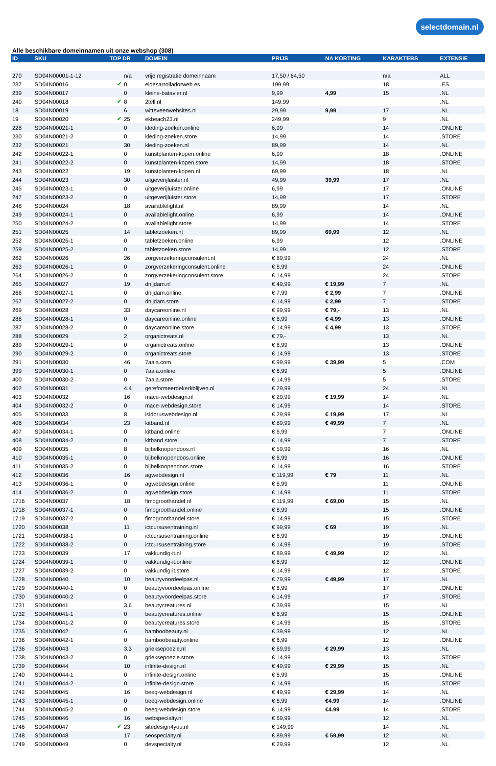selectdomain.nl
Alle beschikbare domeinnamen uit onze webshop (308)
| ID | SKU | TOP DR | | DOMEIN | PRIJS | NA KORTING | KARAKTERS | EXTENSIE |
| --- | --- | --- | --- | --- | --- | --- | --- | --- |
| 270 | SD04N00001-1-12 | | n/a | vrije registratie domeinnaam | 17,50 / 64,50 | | n/a | ALL |
| 237 | SD04N00016 | ✔ | 0 | eldesarrolladorweb.es | 199,99 | | 18 | .ES |
| 239 | SD04N00017 | | 0 | kleine-batavier.nl | 9,99 | 4,99 | 15 | .NL |
| 240 | SD04N00018 | ✔ | 8 | 2tell.nl | 149.99 | | | .NL |
| 18 | SD04N00019 | | 6 | witteveenwebsites.nl | 29,99 | 9,99 | 17 | .NL |
| 19 | SD04N00020 | ✔ | 25 | ekbeach23.nl | 249,99 | | 9 | .NL |
| 228 | SD04N00021-1 | | 0 | kleding-zoeken.online | 6,99 | | 14 | .ONLINE |
| 230 | SD04N00021-2 | | 0 | kleding-zoeken.store | 14,99 | | 14 | .STORE |
| 232 | SD04N00021 | | 30 | kleding-zoeken.nl | 89,99 | | 14 | .NL |
| 242 | SD04N00022-1 | | 0 | kunstplanten-kopen.online | 6,99 | | 18 | .ONLINE |
| 241 | SD04N00022-2 | | 0 | kunstplanten-kopen.store | 14,99 | | 18 | .STORE |
| 243 | SD04N00022 | | 19 | kunstplanten-kopen.nl | 69,99 | | 18 | .NL |
| 244 | SD04N00023 | | 30 | uitgeverijluister.nl | 49,99 | 39,99 | 17 | .NL |
| 245 | SD04N00023-1 | | 0 | uitgeverijluister.online | 6,99 | | 17 | .ONLINE |
| 247 | SD04N00023-2 | | 0 | uitgeverijluister.store | 14,99 | | 17 | .STORE |
| 248 | SD04N00024 | | 18 | availablelight.nl | 89,99 | | 14 | .NL |
| 249 | SD04N00024-1 | | 0 | availablelight.online | 6,99 | | 14 | .ONLINE |
| 250 | SD04N00024-2 | | 0 | availablelight.store | 14,99 | | 14 | .STORE |
| 251 | SD04N00025 | | 14 | tabletzoeken.nl | 89,99 | 69,99 | 12 | .NL |
| 252 | SD04N00025-1 | | 0 | tabletzoeken.online | 6,99 | | 12 | .ONLINE |
| 259 | SD04N00025-2 | | 0 | tabletzoeken.store | 14,99 | | 12 | .STORE |
| 262 | SD04N00026 | | 26 | zorgverzekeringconsulent.nl | € 89,99 | | 24 | .NL |
| 263 | SD04N00026-1 | | 0 | zorgverzekeringconsulent.online | € 6,99 | | 24 | .ONLINE |
| 264 | SD04N00026-2 | | 0 | zorgverzekeringconsulent.store | € 14,99 | | 24 | .STORE |
| 265 | SD04N00027 | | 19 | dnijdam.nl | € 49,99 | € 19,99 | 7 | .NL |
| 266 | SD04N00027-1 | | 0 | dnijdam.online | € 7,99 | € 2,99 | 7 | .ONLINE |
| 267 | SD04N00027-2 | | 0 | dnijdam.store | € 14,99 | € 2,99 | 7 | .STORE |
| 269 | SD04N00028 | | 33 | daycareonline.nl | € 99,99 | € 79,- | 13 | .NL |
| 286 | SD04N00028-1 | | 0 | daycareonline.online | € 6,99 | € 4,99 | 13 | .ONLINE |
| 287 | SD04N00028-2 | | 0 | daycareonline.store | € 14,99 | € 4,99 | 13 | .STORE |
| 288 | SD04N00029 | | 2 | organictreats.nl | € 79,- | | 13 | .NL |
| 289 | SD04N00029-1 | | 0 | organictreats.online | € 6,99 | | 13 | .ONLINE |
| 290 | SD04N00029-2 | | 0 | organictreats.store | € 14,99 | | 13 | .STORE |
| 291 | SD04N00030 | | 46 | 7aala.com | € 99,99 | € 39,99 | 5 | .COM |
| 399 | SD04N00030-1 | | 0 | 7aala.online | € 6,99 | | 5 | .ONLINE |
| 400 | SD04N00030-2 | | 0 | 7aala.store | € 14,99 | | 5 | .STORE |
| 402 | SD04N00031 | | 4.4 | gereformeerdekerkblijven.nl | € 29,99 | | 24 | .NL |
| 403 | SD04N00032 | | 16 | mace-webdesign.nl | € 29,99 | € 19,99 | 14 | .NL |
| 404 | SD04N00032-2 | | 0 | mace-webdesign.store | € 14,99 | | 14 | .STORE |
| 405 | SD04N00033 | | 8 | isidoruswebdesign.nl | € 29,99 | € 19,99 | 17 | .NL |
| 406 | SD04N00034 | | 23 | kitband.nl | € 89,99 | € 49,99 | 7 | .NL |
| 407 | SD04N00034-1 | | 0 | kitband.online | € 6,99 | | 7 | .ONLINE |
| 408 | SD04N00034-2 | | 0 | kitband.store | € 14,99 | | 7 | .STORE |
| 409 | SD04N00035 | | 8 | bijbelknopendoos.nl | € 59,99 | | 16 | .NL |
| 410 | SD04N00035-1 | | 0 | bijbelknopendoos.online | € 6,99 | | 16 | .ONLINE |
| 411 | SD04N00035-2 | | 0 | bijbelknopendoos.store | € 14,99 | | 16 | .STORE |
| 412 | SD04N00036 | | 16 | agwebdesign.nl | € 119,99 | € 79 | 11 | .NL |
| 413 | SD04N00036-1 | | 0 | agwebdesign.online | € 6,99 | | 11 | .ONLINE |
| 414 | SD04N00036-2 | | 0 | agwebdesign.store | € 14,99 | | 11 | .STORE |
| 1716 | SD04N00037 | | 18 | fimogroothandel.nl | € 119,99 | € 69,00 | 15 | .NL |
| 1718 | SD04N00037-1 | | 0 | fimogroothandel.online | € 6,99 | | 15 | .ONLINE |
| 1719 | SD04N00037-2 | | 0 | fimogroothandel.store | € 14,99 | | 15 | .STORE |
| 1720 | SD04N00038 | | 11 | ictcursusentraining.nl | € 99,99 | € 69 | 19 | .NL |
| 1721 | SD04N00038-1 | | 0 | ictcursusentraining.online | € 6,99 | | 19 | .ONLINE |
| 1722 | SD04N00038-2 | | 0 | ictcursusentraining.store | € 14,99 | | 19 | .STORE |
| 1723 | SD04N00039 | | 17 | vakkundig-it.nl | € 89,99 | € 49,99 | 12 | .NL |
| 1724 | SD04N00039-1 | | 0 | vakkundig-it.online | € 6,99 | | 12 | .ONLINE |
| 1727 | SD04N00039-2 | | 0 | vakkundig-it.store | € 14,99 | | 12 | .STORE |
| 1728 | SD04N00040 | | 10 | beautyvoordeelpas.nl | € 79,99 | € 49,99 | 17 | .NL |
| 1729 | SD04N00040-1 | | 0 | beautyvoordeelpas.online | € 6,99 | | 17 | .ONLINE |
| 1730 | SD04N00040-2 | | 0 | beautyvoordeelpas.store | € 14,99 | | 17 | .STORE |
| 1731 | SD04N00041 | | 3.6 | beautycreatures.nl | € 39,99 | | 15 | .NL |
| 1732 | SD04N00041-1 | | 0 | beautycreatures.online | € 6,99 | | 15 | .ONLINE |
| 1734 | SD04N00041-2 | | 0 | beautycreatures.store | € 14,99 | | 15 | .STORE |
| 1735 | SD04N00042 | | 6 | bamboobeauty.nl | € 39,99 | | 12 | .NL |
| 1736 | SD04N00042-1 | | 0 | bamboobeauty.online | € 6,99 | | 12 | .ONLINE |
| 1736 | SD04N00043 | | 3.3 | grieksepoezie.nl | € 69,99 | € 29,99 | 13 | .NL |
| 1738 | SD04N00043-2 | | 0 | grieksepoezie.store | € 14,99 | | 13 | .STORE |
| 1739 | SD04N00044 | | 10 | infinite-design.nl | € 49,99 | € 29,99 | 15 | .NL |
| 1740 | SD04N00044-1 | | 0 | infinite-design.online | € 6,99 | | 15 | .ONLINE |
| 1741 | SD04N00044-2 | | 0 | infinite-design.store | € 14,99 | | 15 | .STORE |
| 1742 | SD04N00045 | | 16 | beeq-webdesign.nl | € 49,99 | € 29,99 | 14 | .NL |
| 1743 | SD04N00045-1 | | 0 | beeq-webdesign.online | € 6,99 | €4.99 | 14 | .ONLINE |
| 1744 | SD04N00045-2 | | 0 | beeq-webdesign.store | € 14,99 | €4.99 | 14 | .STORE |
| 1745 | SD04N00046 | | 16 | webspecialty.nl | € 69,99 | | 12 | .NL |
| 1746 | SD04N00047 | ✔ | 23 | sitedesign4you.nl | € 149,99 | | 14 | .NL |
| 1748 | SD04N00048 | | 17 | seospecialty.nl | € 89,99 | € 59,99 | 12 | .NL |
| 1749 | SD04N00049 | | 0 | devspecialty.nl | € 29,99 | | 12 | .NL |